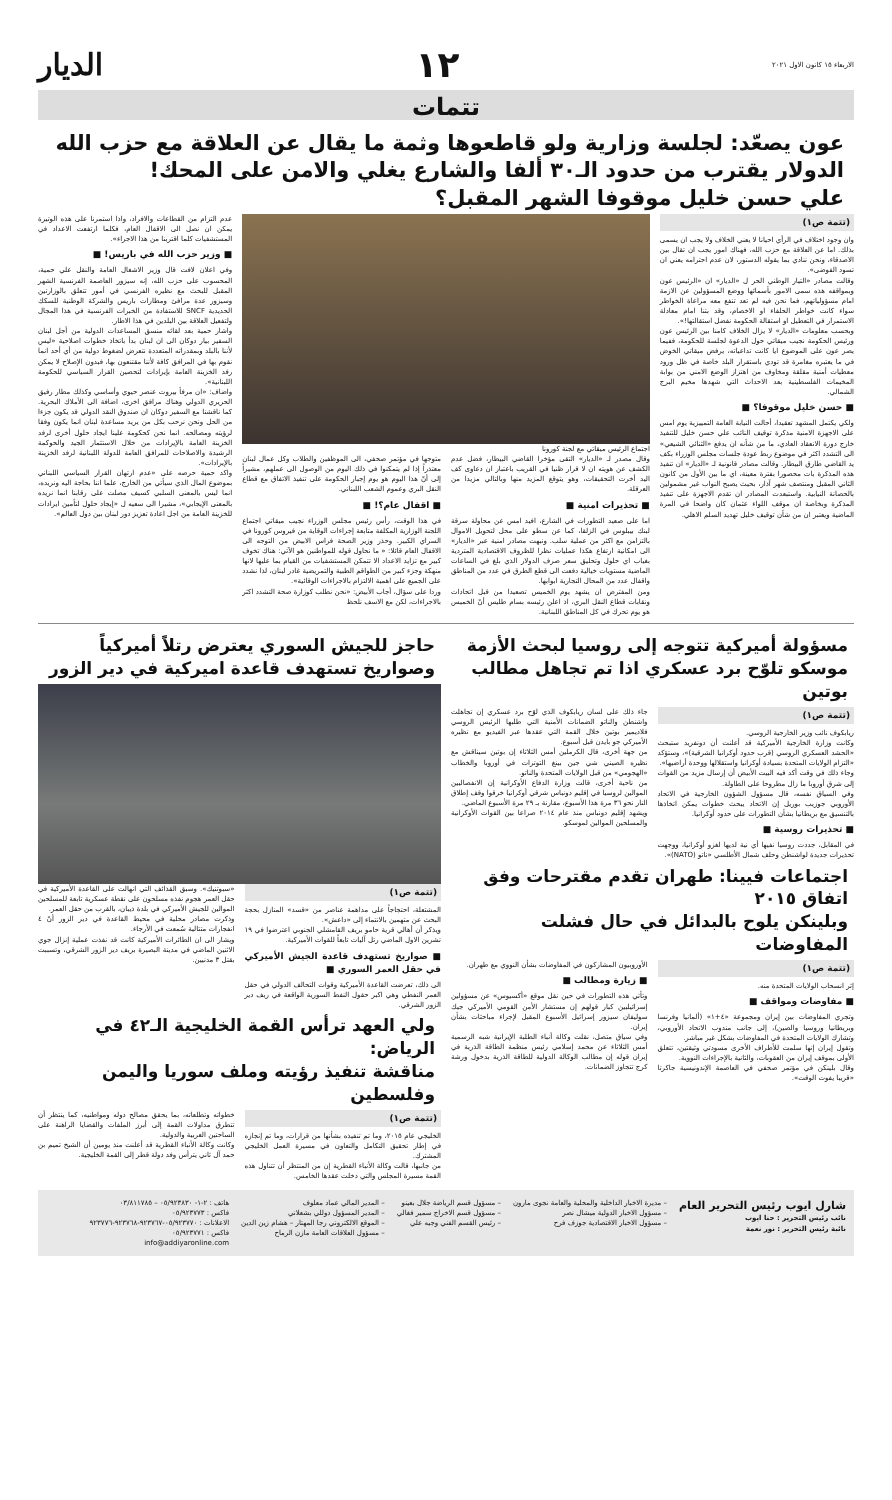الاربعاء ١٥ كانون الاول ٢٠٢١
١٢
الديار
تتمات
عون يصعّد: لجلسة وزارية ولو قاطعوها وثمة ما يقال عن العلاقة مع حزب الله
الدولار يقترب من حدود الـ٣٠ ألفا والشارع يغلي والامن على المحك!
علي حسن خليل موقوفا الشهر المقبل؟
(تتمة ص١)
وان وجود اختلاف في الرأي احيانا لا يعني الخلاف ولا يجب ان يسمى بذلك. اما عن العلاقة مع حزب الله، فهناك امور يجب ان تقال بين الاصدقاء، ونحن ننادي بما يقوله الدستور، لان عدم احترامه يعني ان تسود الفوضى».
وقالت مصادر «التيار الوطني الحر ل «الديار» ان «الرئيس عون وبمواقفه هذه سمى الامور بأسمائها ووضع المسؤولين عن الازمة امام مسؤولياتهم، فما نحن فيه لم تعد تنفع معه مراعاة الخواطر سواء كانت خواطر الحلفاء او الاخصام، وقد بتنا امام معادلة الاستمرار في التعطيل او استقالة الحكومة نفضل استقالتها!».
وبحسب معلومات «الديار» لا يزال الخلاف كامنا بين الرئيس عون ورئيس الحكومة نجيب ميقاتي حول الدعوة لجلسة للحكومة، ففيما يصر عون على الموضوع ايا كانت تداعياته، يرفض ميقاتي الخوض في ما يعتبره مغامرة قد تودي باستقرار البلد خاصة في ظل ورود معطيات أمنية مقلقة ومخاوف من اهتزاز الوضع الامني من بوابة المخيمات الفلسطينية بعد الاحداث التي شهدها مخيم البرج الشمالي.
■ حسن خليل موقوفا؟ ■
ولكي يكتمل المشهد تعقيدا، أحالت النيابة العامة التمييزية يوم امس على الاجهزة الامنية مذكرة توقيف النائب علي حسن خليل للتنفيذ خارج دورة الانعقاد العادي، ما من شأنه ان يدفع «الثنائي الشيعي» الى التشدد اكثر في موضوع ربط عودة جلسات مجلس الوزراء بكف يد القاضي طارق البيطار. وقالت مصادر قانونية لـ «الديار» ان تنفيذ هذه المذكرة بات محصورا بفترة معينة، اي ما بين الأول من كانون الثاني المقبل ومنتصف شهر آذار، بحيث يصبح النواب غير مشمولين بالحصانة النيابية. واستبعدت المصادر ان تقدم الاجهزة على تنفيذ المذكرة وبخاصة ان موقف اللواء عثمان كان واضحا في المرة الماضية ويعتبر ان من شأن توقيف خليل تهديد السلم الاهلي.
اجتماع الرئيس ميقاتي مع لجنة كورونا
وقال مصدر لـ «الديار» التقى مؤخرا القاضي البيطار، فضل عدم الكشف عن هويته ان لا قرار ظنيا في القريب باعتبار ان دعاوى كف اليد أخرت التحقيقات، وهو يتوقع المزيد منها وبالتالي مزيدا من العرقلة.
■ تحذيرات امنية ■
اما على صعيد التطورات في الشارع، افيد امس عن محاولة سرقة لبنك بيبلوس في الزلقا، كما عن سطو على محل لتحويل الاموال بالتزامن مع اكثر من عملية سلب. ونبهت مصادر امنية عبر «الديار» الى امكانية ارتفاع هكذا عمليات نظرا للظروف الاقتصادية المتردية بغياب اي حلول وتحليق سعر صرف الدولار الذي بلغ في الساعات الماضية مستويات خيالية دفعت الى قطع الطرق في عدد من المناطق واقفال عدد من المحال التجارية ابوابها.
ومن المفترض ان يشهد يوم الخميس تصعيدا من قبل اتحادات ونقابات قطاع النقل البري، اذ اعلن رئيسه بسام طليس أنّ الخميس هو يوم تحرك في كل المناطق اللبنانية.
متوجها في مؤتمر صحفي، الى الموظفين والطلاب وكل عمال لبنان معتذراً إذا لم يتمكنوا في ذلك اليوم من الوصول الى عملهم، مشيراً إلى أنّ هذا اليوم هو يوم إجبار الحكومة على تنفيذ الاتفاق مع قطاع النقل البري وعموم الشعب اللبناني.
■ اقفال عام؟! ■
في هذا الوقت، رأس رئيس مجلس الوزراء نجيب ميقاتي اجتماع اللجنة الوزارية المكلفة متابعة إجراءات الوقاية من فيروس كورونا في السراي الكبير. وحذر وزير الصحة فراس الابيض من التوجه الى الاقفال العام قائلا: « ما نحاول قوله للمواطنين هو الآتي: هناك تخوف كبير مع تزايد الاعداد الا تتمكن المستشفيات من القيام بما عليها لانها منهكة وجزء كبير من الطواقم الطبية والتمريضية غادر لبنان، لذا نشدد على الجميع على اهمية الالتزام بالاجراءات الوقائية».
وردا على سؤال، أجاب الأبيض: «نحن نطلب كوزارة صحة التشدد اكثر بالاجراءات، لكن مع الاسف نلحظ
عدم التزام من القطاعات والافراد، واذا استمرنا على هذه الوتيرة يمكن ان نصل الى الاقفال العام، فكلما ارتفعت الاعداد في المستشفيات كلما اقتربنا من هذا الاجراء».
■ وزير حزب الله في باريس! ■
وفي اعلان لافت قال وزير الاشغال العامة والنقل علي حمية، المحسوب على حزب الله، إنه سيزور العاصمة الفرنسية الشهر المقبل للبحث مع نظيره الفرنسي في أمور تتعلق بالوزارتين وسيزور عدة مرافئ ومطارات باريس والشركة الوطنية للسكك الحديدية SNCF للاستفادة من الخبرات الفرنسية في هذا المجال ولتفعيل العلاقة بين البلدين في هذا الاطار.
واشار حمية بعد لقائه منسق المساعدات الدولية من أجل لبنان السفير بيار دوكان الى ان لبنان بدأ باتخاذ خطوات اصلاحية «ليس لأننا بالبلد وبمقدراته المتعددة نتعرض لضغوط دولية من أي أحد انما نقوم بها في المرافق كافة لأننا مقتنعون بها، فبدون الإصلاح لا يمكن رفد الخزينة العامة بإيرادات لتحصين القرار السياسي للحكومة اللبنانية».
واضاف: «ان مرفأ بيروت عنصر حيوي وأساسي وكذلك مطار رفيق الحريري الدولي وهناك مرافق اخرى، اضافة الى الأملاك البحرية. كما ناقشنا مع السفير دوكان ان صندوق النقد الدولي قد يكون جزءا من الحل ونحن نرحب بكل من يريد مساعدة لبنان انما يكون وفقا لرؤيته ومصالحه. انما نحن كحكومة علينا ايجاد حلول أخرى لرفد الخزينة العامة بالإيرادات من خلال الاستثمار الجيد والحوكمة الرشيدة والاصلاحات للمرافق العامة للدولة اللبنانية لرفد الخزينة بالإيرادات».
واكد حمية حرصه على «عدم ارتهان القرار السياسي اللبناني بموضوع المال الذي سيأتي من الخارج، علما اننا بحاجة اليه ونريده، انما ليس بالمعنى السلبي كسيف مصلت على رقابنا انما نريده بالمعنى الإيجابي»، مشيرا الى سعيه ل «إيجاد حلول لتأمين ايرادات للخزينة العامة من اجل اعادة تعزيز دور لبنان بين دول العالم».
مسؤولة أميركية تتوجه إلى روسيا لبحث الأزمة
موسكو تلوّح برد عسكري اذا تم تجاهل مطالب بوتين
(تتمة ص١)
ريابكوف نائب وزير الخارجية الروسي.
وكانت وزارة الخارجية الأميركية قد أعلنت أن دونفريد ستبحث «الحشد العسكري الروسي (قرب حدود أوكرانيا الشرقية)»، وستؤكد «التزام الولايات المتحدة بسيادة أوكرانيا واستقلالها ووحدة أراضيها».
وجاء ذلك في وقت أكد فيه البيت الأبيض أن إرسال مزيد من القوات إلى شرق أوروبا ما زال مطروحا على الطاولة.
وفي السياق نفسه، قال مسؤول الشؤون الخارجية في الاتحاد الأوروبي جوزيب بوريل إن الاتحاد يبحث خطوات يمكن اتخاذها بالتنسيق مع بريطانيا بشأن التطورات على حدود أوكرانيا.
■ تحذيرات روسية ■
في المقابل، جددت روسيا نفيها أي نية لديها لغزو أوكرانيا، ووجهت تحذيرات جديدة لواشنطن وحلف شمال الأطلسي «ناتو (NATO)».
جاء ذلك على لسان ريابكوف الذي لوّح برد عسكري إن تجاهلت واشنطن والناتو الضمانات الأمنية التي طلبها الرئيس الروسي فلاديمير بوتين خلال القمة التي عقدها عبر الفيديو مع نظيره الأميركي جو بايدن قبل أسبوع.
من جهة أخرى، قال الكرملين أمس الثلاثاء إن بوتين سيناقش مع نظيره الصيني شي جين بينغ التوترات في أوروبا والخطاب «الهجومي» من قبل الولايات المتحدة والناتو.
من ناحية أخرى، قالت وزارة الدفاع الأوكرانية إن الانفصاليين الموالين لروسيا في إقليم دونباس شرقي أوكرانيا خرقوا وقف إطلاق النار نحو ٣٦ مرة هذا الأسبوع، مقارنة بـ ٢٩ مرة الأسبوع الماضي.
ويشهد إقليم دونباس منذ عام ٢٠١٤ صراعا بين القوات الأوكرانية والمسلحين الموالين لموسكو.
اجتماعات فيينا: طهران تقدم مقترحات وفق اتفاق ٢٠١٥
وبلينكن يلوح بالبدائل في حال فشلت المفاوضات
(تتمة ص١)
إثر انسحاب الولايات المتحدة منه.
■ مفاوضات ومواقف ■
وتجري المفاوضات بين إيران ومجموعة «٤+١» (ألمانيا وفرنسا وبريطانيا وروسيا والصين)، إلى جانب مندوب الاتحاد الأوروبي، وتشارك الولايات المتحدة في المفاوضات بشكل غير مباشر.
وتقول إيران إنها سلمت للأطراف الأخرى مسودتي وثيقتين، تتعلق الأولى بموقف إيران من العقوبات، والثانية بالإجراءات النووية.
وقال بلينكن في مؤتمر صحفي في العاصمة الإندونيسية جاكرتا «قريبا يفوت الوقت».
الأوروبيون المشاركون في المفاوضات بشأن النووي مع طهران.
■ زيارة ومطالب ■
وتأتي هذه التطورات في حين نقل موقع «أكسيوس» عن مسؤولين إسرائيليين كبار قولهم إن مستشار الأمن القومي الأميركي جيك سوليفان سيزور إسرائيل الأسبوع المقبل لإجراء مباحثات بشأن إيران.
وفي سياق متصل، نقلت وكالة أنباء الطلبة الإيرانية شبه الرسمية أمس الثلاثاء عن محمد إسلامي رئيس منظمة الطاقة الذرية في إيران قوله إن مطالب الوكالة الدولية للطاقة الذرية بدخول ورشة كرج تتجاوز الضمانات.
حاجز للجيش السوري يعترض رتلاً أميركياً
وصواريخ تستهدف قاعدة اميركية في دير الزور
(تتمة ص١)
المشتعلة، احتجاجاً على مداهمة عناصر من «قسد» المنازل بحجة البحث عن متهمين بالانتماء إلى «داعش».
ويذكر أن أهالي قرية حامو بريف القامشلي الجنوبي اعترضوا في ١٩ تشرين الاول الماضي رتل آليات تابعاً للقوات الأميركية.
■ صواريخ تستهدف قاعدة الجيش الأميركي في حقل العمر السوري ■
الى ذلك، تعرضت القاعدة الأميركية وقوات التحالف الدولي في حقل العمر النفطي وهي اكبر حقول النفط السورية الواقعة في ريف دير الزور الشرقي.
«سبوتنيك». وسبق القذائف التي انهالت على القاعدة الأميركية في حقل العمر هجوم نفذه مسلحون على نقطة عسكرية تابعة للمسلحين الموالين للجيش الأميركي في بلدة ذيبان، بالقرب من حقل العمر.
وذكرت مصادر محلية في محيط القاعدة في دير الزور أنّ ٤ انفجارات متتالية سُمعت في الأرجاء.
ويشار الى ان الطائرات الأميركية كانت قد نفذت عملية إنزال جوي الاثنين الماضي في مدينة البصيرة بريف دير الزور الشرقي، وتسببت بقتل ٣ مدنيين.
ولي العهد ترأس القمة الخليجية الـ٤٢ في الرياض:
مناقشة تنفيذ رؤيته وملف سوريا واليمن وفلسطين
(تتمة ص١)
الخليجي عام ٢٠١٥، وما تم تنفيذه بشأنها من قرارات، وما تم إنجازه في إطار تحقيق التكامل والتعاون في مسيرة العمل الخليجي المشترك.
من جانبها، قالت وكالة الأنباء القطرية إن من المنتظر أن تتناول هذه القمة مسيرة المجلس والتي دخلت عقدها الخامس.
خطواته وتطلعاته، بما يحقق مصالح دوله ومواطنيه، كما ينتظر أن تتطرق مداولات القمة إلى أبرز الملفات والقضايا الراهنة على الساحتين العربية والدولية.
وكانت وكالة الأنباء القطرية قد أعلنت منذ يومين أن الشيخ تميم بن حمد آل ثاني يترأس وفد دولة قطر إلى القمة الخليجية.
شارل ايوب رئيس التحرير العام
نائب رئيس التحرير : حنا ايوب
نائبة رئيس التحرير : نور نعمة
– مديرة الاخبار الداخلية والمحلية والعامة نجوى مارون
– مسؤول الاخبار الدولية ميشال نصر
– مسؤول الاخبار الاقتصادية جوزف فرح
– مسؤول قسم الرياضة جلال بعينو
– مسؤول قسم الاخراج سمير فغالي
– رئيس القسم الفني وجيه علي
– المدير المالي عماد معلوف
– المدير المسؤول دوللي بشعلاني
– الموقع الالكتروني رجا المهتار – هشام زين الدين
– مسؤول العلاقات العامة مازن الرماح
هاتف : ٢-١- ٠٥/٩٢٣٨٣٠ – ٠٣/٨١١٧٨٥
فاكس : ٠٥/٩٢٣٧٧٣
الاعلانات : ٠٥/٩٢٣٧٧٠-٩٢٣٧٦٧-٩٢٣٧٦٨-٩٢٣٧٧٦
فاكس : ٠٥/٩٢٣٧٧١
info@addiyaronline.com